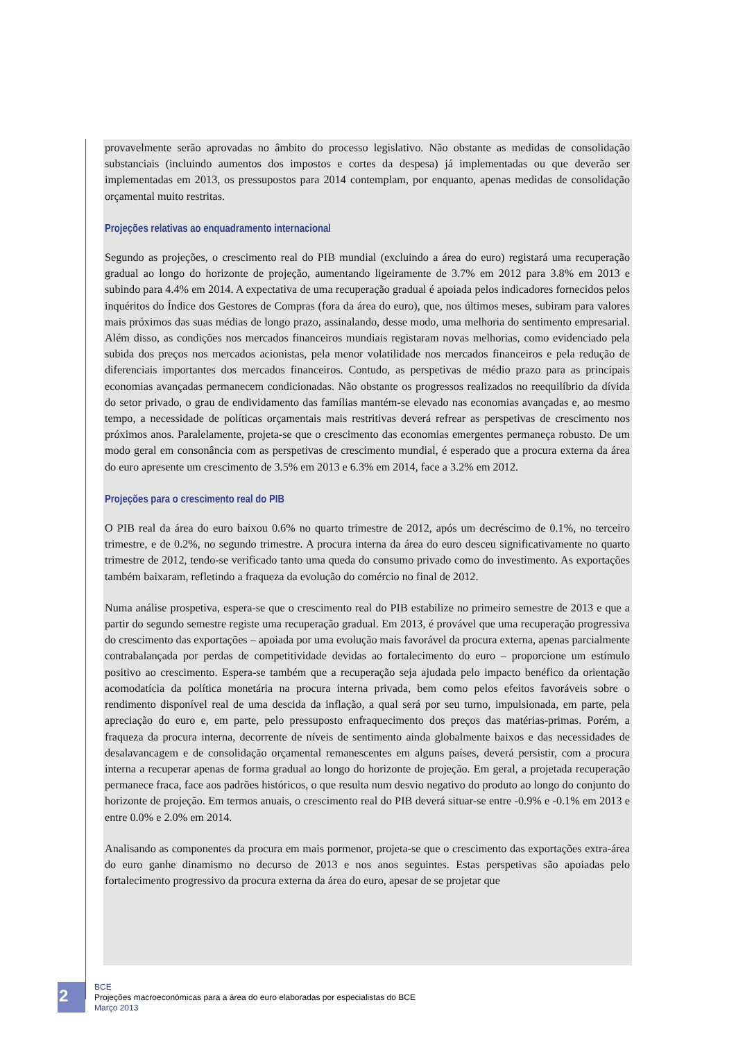provavelmente serão aprovadas no âmbito do processo legislativo. Não obstante as medidas de consolidação substanciais (incluindo aumentos dos impostos e cortes da despesa) já implementadas ou que deverão ser implementadas em 2013, os pressupostos para 2014 contemplam, por enquanto, apenas medidas de consolidação orçamental muito restritas.
Projeções relativas ao enquadramento internacional
Segundo as projeções, o crescimento real do PIB mundial (excluindo a área do euro) registará uma recuperação gradual ao longo do horizonte de projeção, aumentando ligeiramente de 3.7% em 2012 para 3.8% em 2013 e subindo para 4.4% em 2014. A expectativa de uma recuperação gradual é apoiada pelos indicadores fornecidos pelos inquéritos do Índice dos Gestores de Compras (fora da área do euro), que, nos últimos meses, subiram para valores mais próximos das suas médias de longo prazo, assinalando, desse modo, uma melhoria do sentimento empresarial. Além disso, as condições nos mercados financeiros mundiais registaram novas melhorias, como evidenciado pela subida dos preços nos mercados acionistas, pela menor volatilidade nos mercados financeiros e pela redução de diferenciais importantes dos mercados financeiros. Contudo, as perspetivas de médio prazo para as principais economias avançadas permanecem condicionadas. Não obstante os progressos realizados no reequilíbrio da dívida do setor privado, o grau de endividamento das famílias mantém-se elevado nas economias avançadas e, ao mesmo tempo, a necessidade de políticas orçamentais mais restritivas deverá refrear as perspetivas de crescimento nos próximos anos. Paralelamente, projeta-se que o crescimento das economias emergentes permaneça robusto. De um modo geral em consonância com as perspetivas de crescimento mundial, é esperado que a procura externa da área do euro apresente um crescimento de 3.5% em 2013 e 6.3% em 2014, face a 3.2% em 2012.
Projeções para o crescimento real do PIB
O PIB real da área do euro baixou 0.6% no quarto trimestre de 2012, após um decréscimo de 0.1%, no terceiro trimestre, e de 0.2%, no segundo trimestre. A procura interna da área do euro desceu significativamente no quarto trimestre de 2012, tendo-se verificado tanto uma queda do consumo privado como do investimento. As exportações também baixaram, refletindo a fraqueza da evolução do comércio no final de 2012.
Numa análise prospetiva, espera-se que o crescimento real do PIB estabilize no primeiro semestre de 2013 e que a partir do segundo semestre registe uma recuperação gradual. Em 2013, é provável que uma recuperação progressiva do crescimento das exportações – apoiada por uma evolução mais favorável da procura externa, apenas parcialmente contrabalançada por perdas de competitividade devidas ao fortalecimento do euro – proporcione um estímulo positivo ao crescimento. Espera-se também que a recuperação seja ajudada pelo impacto benéfico da orientação acomodatícia da política monetária na procura interna privada, bem como pelos efeitos favoráveis sobre o rendimento disponível real de uma descida da inflação, a qual será por seu turno, impulsionada, em parte, pela apreciação do euro e, em parte, pelo pressuposto enfraquecimento dos preços das matérias-primas. Porém, a fraqueza da procura interna, decorrente de níveis de sentimento ainda globalmente baixos e das necessidades de desalavancagem e de consolidação orçamental remanescentes em alguns países, deverá persistir, com a procura interna a recuperar apenas de forma gradual ao longo do horizonte de projeção. Em geral, a projetada recuperação permanece fraca, face aos padrões históricos, o que resulta num desvio negativo do produto ao longo do conjunto do horizonte de projeção. Em termos anuais, o crescimento real do PIB deverá situar-se entre -0.9% e -0.1% em 2013 e entre 0.0% e 2.0% em 2014.
Analisando as componentes da procura em mais pormenor, projeta-se que o crescimento das exportações extra-área do euro ganhe dinamismo no decurso de 2013 e nos anos seguintes. Estas perspetivas são apoiadas pelo fortalecimento progressivo da procura externa da área do euro, apesar de se projetar que
2
BCE
Projeções macroeconómicas para a área do euro elaboradas por especialistas do BCE
Março 2013